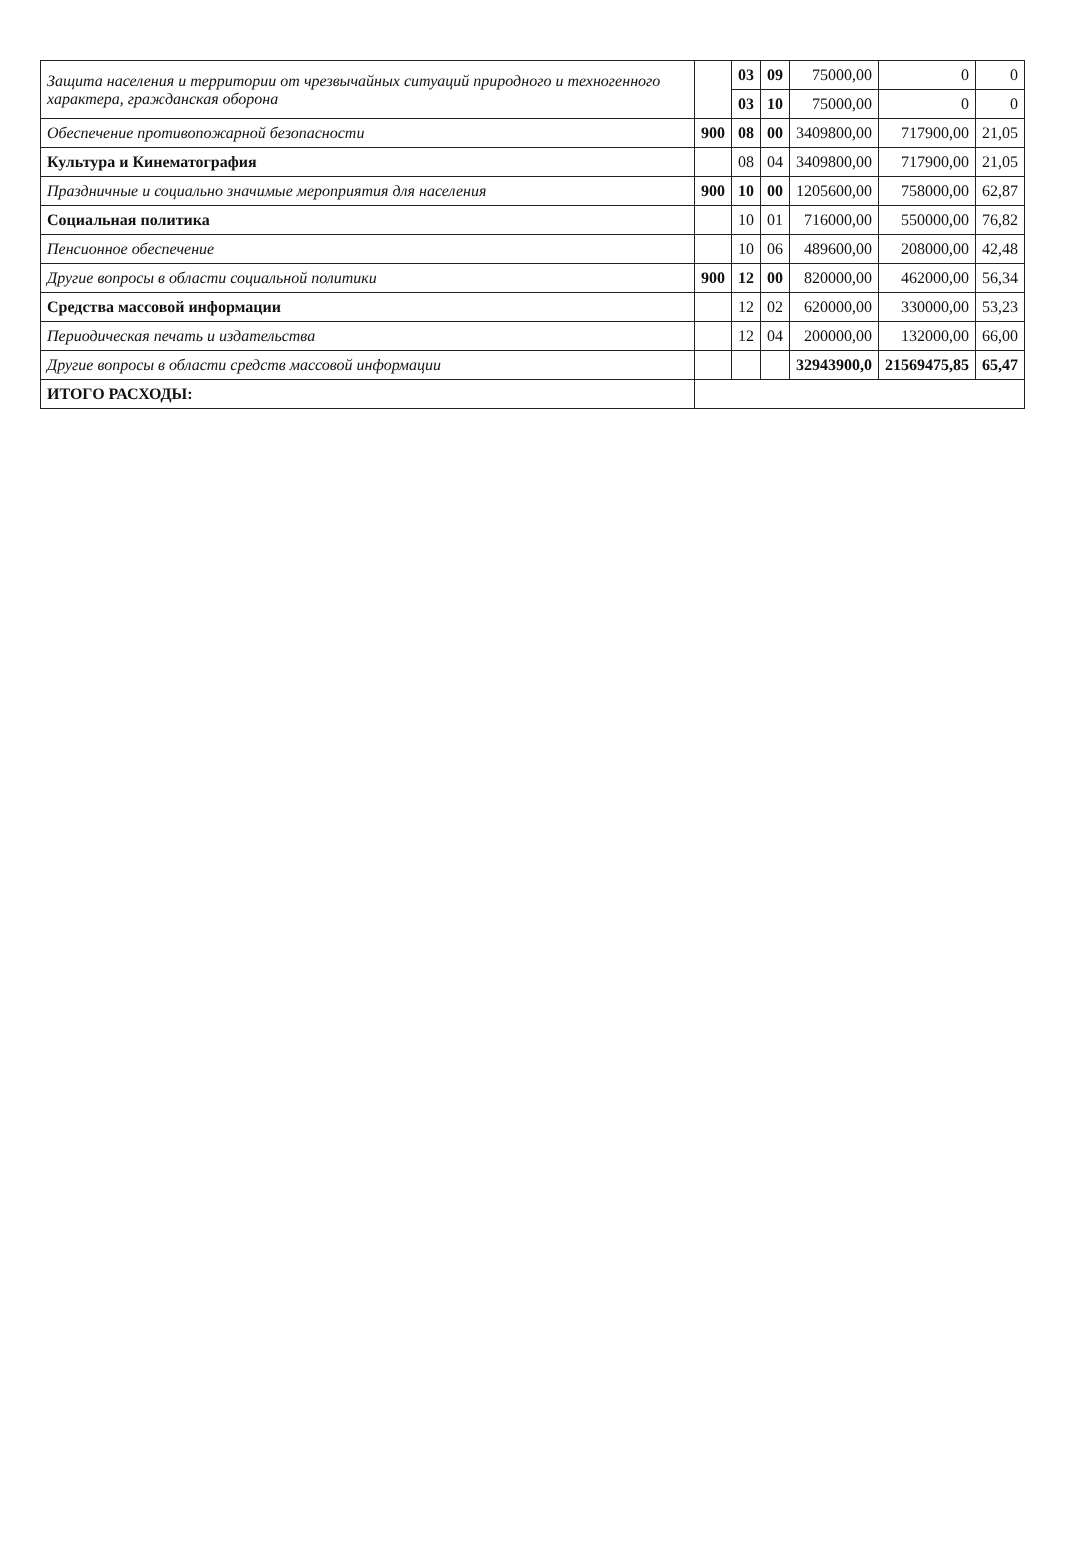| Защита населения и территории от чрезвычайных ситуаций природного и техногенного характера, гражданская оборона | | 03 | 09 | 75000,00 | 0 | 0 |
| | | 03 | 10 | 75000,00 | 0 | 0 |
| Обеспечение противопожарной безопасности | 900 | 08 | 00 | 3409800,00 | 717900,00 | 21,05 |
| Культура и Кинематография | | 08 | 04 | 3409800,00 | 717900,00 | 21,05 |
| Праздничные и социально значимые мероприятия для населения | 900 | 10 | 00 | 1205600,00 | 758000,00 | 62,87 |
| Социальная политика | | 10 | 01 | 716000,00 | 550000,00 | 76,82 |
| Пенсионное обеспечение | | 10 | 06 | 489600,00 | 208000,00 | 42,48 |
| Другие вопросы в области социальной политики | 900 | 12 | 00 | 820000,00 | 462000,00 | 56,34 |
| Средства массовой информации | | 12 | 02 | 620000,00 | 330000,00 | 53,23 |
| Периодическая печать и издательства | | 12 | 04 | 200000,00 | 132000,00 | 66,00 |
| Другие вопросы в области средств массовой информации | | | | 32943900,0 | 21569475,85 | 65,47 |
| ИТОГО РАСХОДЫ: | | | | | | |